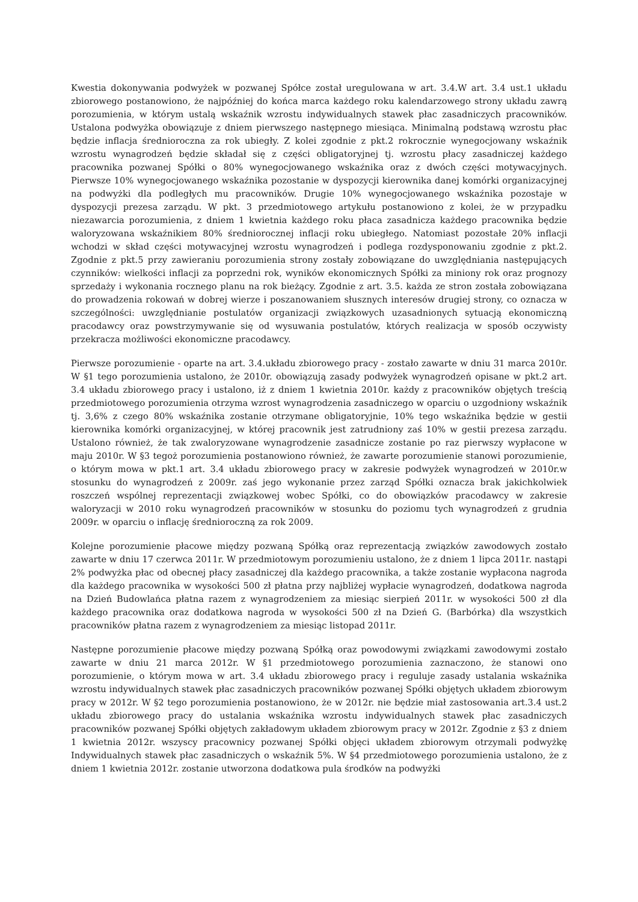Kwestia dokonywania podwyżek w pozwanej Spółce został uregulowana w art. 3.4.W art. 3.4 ust.1 układu zbiorowego postanowiono, że najpóźniej do końca marca każdego roku kalendarzowego strony układu zawrą porozumienia, w którym ustalą wskaźnik wzrostu indywidualnych stawek płac zasadniczych pracowników. Ustalona podwyżka obowiązuje z dniem pierwszego następnego miesiąca. Minimalną podstawą wzrostu płac będzie inflacja średnioroczna za rok ubiegły. Z kolei zgodnie z pkt.2 rokrocznie wynegocjowany wskaźnik wzrostu wynagrodzeń będzie składał się z części obligatoryjnej tj. wzrostu płacy zasadniczej każdego pracownika pozwanej Spółki o 80% wynegocjowanego wskaźnika oraz z dwóch części motywacyjnych. Pierwsze 10% wynegocjowanego wskaźnika pozostanie w dyspozycji kierownika danej komórki organizacyjnej na podwyżki dla podległych mu pracowników. Drugie 10% wynegocjowanego wskaźnika pozostaje w dyspozycji prezesa zarządu. W pkt. 3 przedmiotowego artykułu postanowiono z kolei, że w przypadku niezawarcia porozumienia, z dniem 1 kwietnia każdego roku płaca zasadnicza każdego pracownika będzie waloryzowana wskaźnikiem 80% średniorocznej inflacji roku ubiegłego. Natomiast pozostałe 20% inflacji wchodzi w skład części motywacyjnej wzrostu wynagrodzeń i podlega rozdysponowaniu zgodnie z pkt.2. Zgodnie z pkt.5 przy zawieraniu porozumienia strony zostały zobowiązane do uwzględniania następujących czynników: wielkości inflacji za poprzedni rok, wyników ekonomicznych Spółki za miniony rok oraz prognozy sprzedaży i wykonania rocznego planu na rok bieżący. Zgodnie z art. 3.5. każda ze stron została zobowiązana do prowadzenia rokowań w dobrej wierze i poszanowaniem słusznych interesów drugiej strony, co oznacza w szczególności: uwzględnianie postulatów organizacji związkowych uzasadnionych sytuacją ekonomiczną pracodawcy oraz powstrzymywanie się od wysuwania postulatów, których realizacja w sposób oczywisty przekracza możliwości ekonomiczne pracodawcy.
Pierwsze porozumienie - oparte na art. 3.4.układu zbiorowego pracy - zostało zawarte w dniu 31 marca 2010r. W §1 tego porozumienia ustalono, że 2010r. obowiązują zasady podwyżek wynagrodzeń opisane w pkt.2 art. 3.4 układu zbiorowego pracy i ustalono, iż z dniem 1 kwietnia 2010r. każdy z pracowników objętych treścią przedmiotowego porozumienia otrzyma wzrost wynagrodzenia zasadniczego w oparciu o uzgodniony wskaźnik tj. 3,6% z czego 80% wskaźnika zostanie otrzymane obligatoryjnie, 10% tego wskaźnika będzie w gestii kierownika komórki organizacyjnej, w której pracownik jest zatrudniony zaś 10% w gestii prezesa zarządu. Ustalono również, że tak zwaloryzowane wynagrodzenie zasadnicze zostanie po raz pierwszy wypłacone w maju 2010r. W §3 tegoż porozumienia postanowiono również, że zawarte porozumienie stanowi porozumienie, o którym mowa w pkt.1 art. 3.4 układu zbiorowego pracy w zakresie podwyżek wynagrodzeń w 2010r.w stosunku do wynagrodzeń z 2009r. zaś jego wykonanie przez zarząd Spółki oznacza brak jakichkolwiek roszczeń wspólnej reprezentacji związkowej wobec Spółki, co do obowiązków pracodawcy w zakresie waloryzacji w 2010 roku wynagrodzeń pracowników w stosunku do poziomu tych wynagrodzeń z grudnia 2009r. w oparciu o inflację średnioroczną za rok 2009.
Kolejne porozumienie płacowe między pozwaną Spółką oraz reprezentacją związków zawodowych zostało zawarte w dniu 17 czerwca 2011r. W przedmiotowym porozumieniu ustalono, że z dniem 1 lipca 2011r. nastąpi 2% podwyżka płac od obecnej płacy zasadniczej dla każdego pracownika, a także zostanie wypłacona nagroda dla każdego pracownika w wysokości 500 zł płatna przy najbliżej wypłacie wynagrodzeń, dodatkowa nagroda na Dzień Budowlańca płatna razem z wynagrodzeniem za miesiąc sierpień 2011r. w wysokości 500 zł dla każdego pracownika oraz dodatkowa nagroda w wysokości 500 zł na Dzień G. (Barbórka) dla wszystkich pracowników płatna razem z wynagrodzeniem za miesiąc listopad 2011r.
Następne porozumienie płacowe między pozwaną Spółką oraz powodowymi związkami zawodowymi zostało zawarte w dniu 21 marca 2012r. W §1 przedmiotowego porozumienia zaznaczono, że stanowi ono porozumienie, o którym mowa w art. 3.4 układu zbiorowego pracy i reguluje zasady ustalania wskaźnika wzrostu indywidualnych stawek płac zasadniczych pracowników pozwanej Spółki objętych układem zbiorowym pracy w 2012r. W §2 tego porozumienia postanowiono, że w 2012r. nie będzie miał zastosowania art.3.4 ust.2 układu zbiorowego pracy do ustalania wskaźnika wzrostu indywidualnych stawek płac zasadniczych pracowników pozwanej Spółki objętych zakładowym układem zbiorowym pracy w 2012r. Zgodnie z §3 z dniem 1 kwietnia 2012r. wszyscy pracownicy pozwanej Spółki objęci układem zbiorowym otrzymali podwyżkę Indywidualnych stawek płac zasadniczych o wskaźnik 5%. W §4 przedmiotowego porozumienia ustalono, że z dniem 1 kwietnia 2012r. zostanie utworzona dodatkowa pula środków na podwyżki